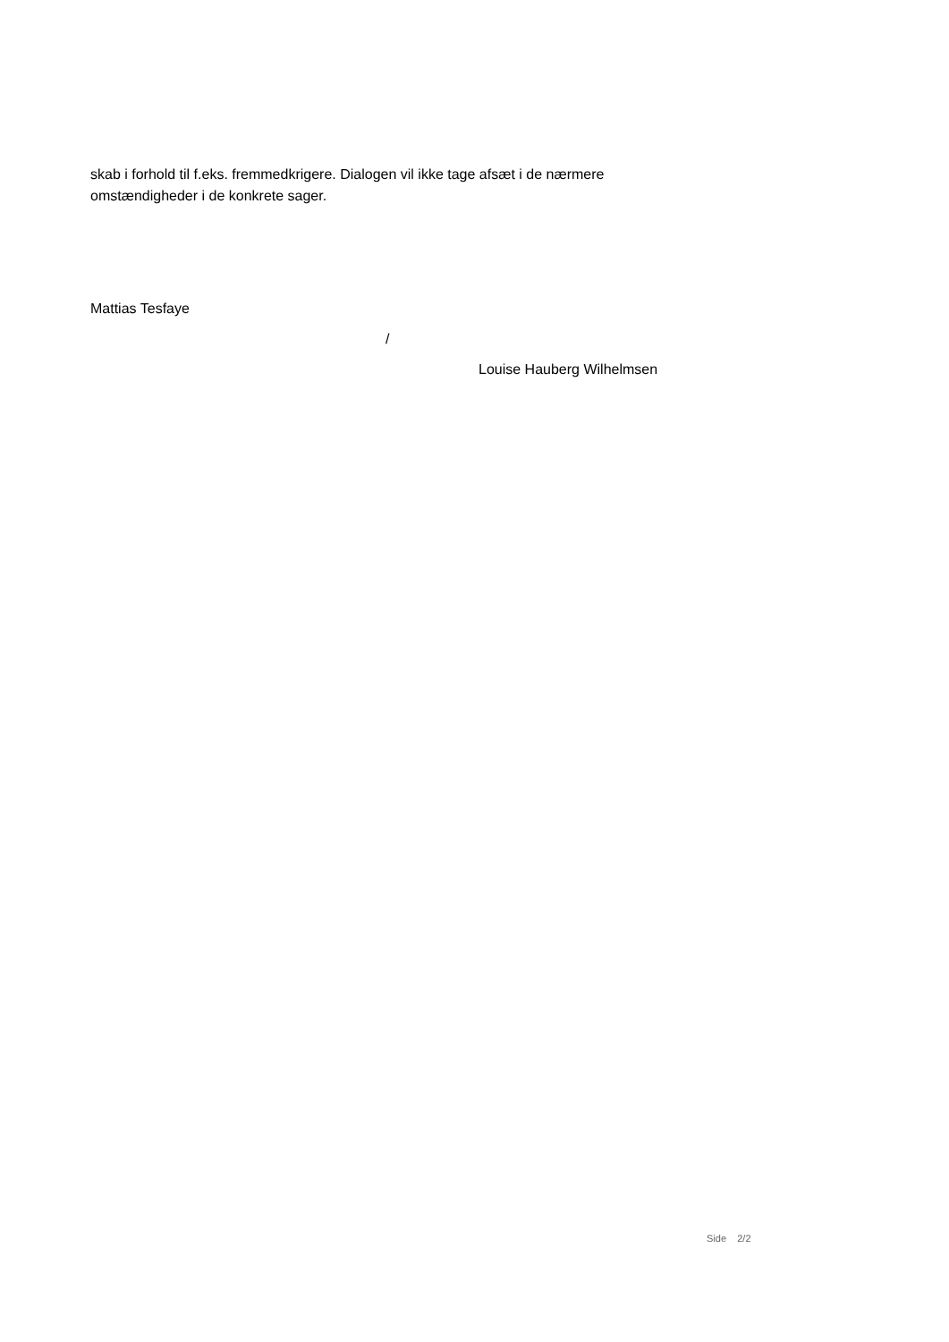skab i forhold til f.eks. fremmedkrigere. Dialogen vil ikke tage afsæt i de nærmere omstændigheder i de konkrete sager.
Mattias Tesfaye
/
Louise Hauberg Wilhelmsen
Side 2/2